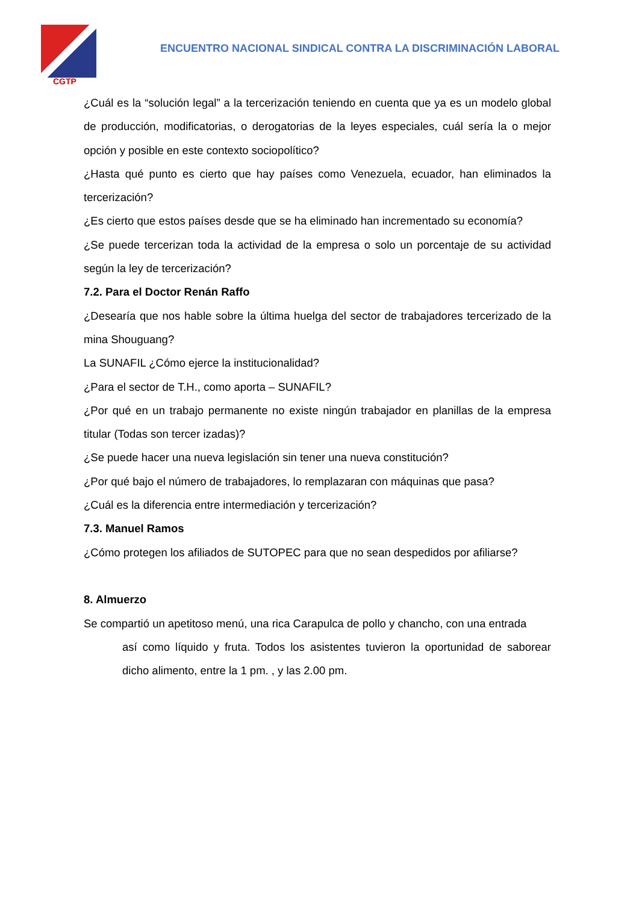CGTP
ENCUENTRO NACIONAL SINDICAL CONTRA LA DISCRIMINACIÓN LABORAL
¿Cuál es la “solución legal” a la tercerización teniendo en cuenta que ya es un modelo global de producción, modificatorias, o derogatorias de la leyes especiales, cuál sería la o mejor opción y posible en este contexto sociopolítico?
¿Hasta qué punto es cierto que hay países como Venezuela, ecuador, han eliminados la tercerización?
¿Es cierto que estos países desde que se ha eliminado han incrementado su economía?
¿Se puede tercerizan toda la actividad de la empresa o solo un porcentaje de su actividad según la ley de tercerización?
7.2. Para el Doctor Renán Raffo
¿Desearía que nos hable sobre la última huelga del sector de trabajadores tercerizado de la mina Shouguang?
La SUNAFIL ¿Cómo ejerce la institucionalidad?
¿Para el sector de T.H., como aporta – SUNAFIL?
¿Por qué en un trabajo permanente no existe ningún trabajador en planillas de la empresa titular (Todas son tercer izadas)?
¿Se puede hacer una nueva legislación sin tener una nueva constitución?
¿Por qué bajo el número de trabajadores, lo remplazaran con máquinas que pasa?
¿Cuál es la diferencia entre intermediación y tercerización?
7.3. Manuel Ramos
¿Cómo protegen los afiliados de SUTOPEC para que no sean despedidos por afiliarse?
8. Almuerzo
Se compartió un apetitoso menú, una rica Carapulca de pollo y chancho, con una entrada
así como líquido y fruta. Todos los asistentes tuvieron la oportunidad de saborear dicho alimento, entre la 1 pm. , y las 2.00 pm.